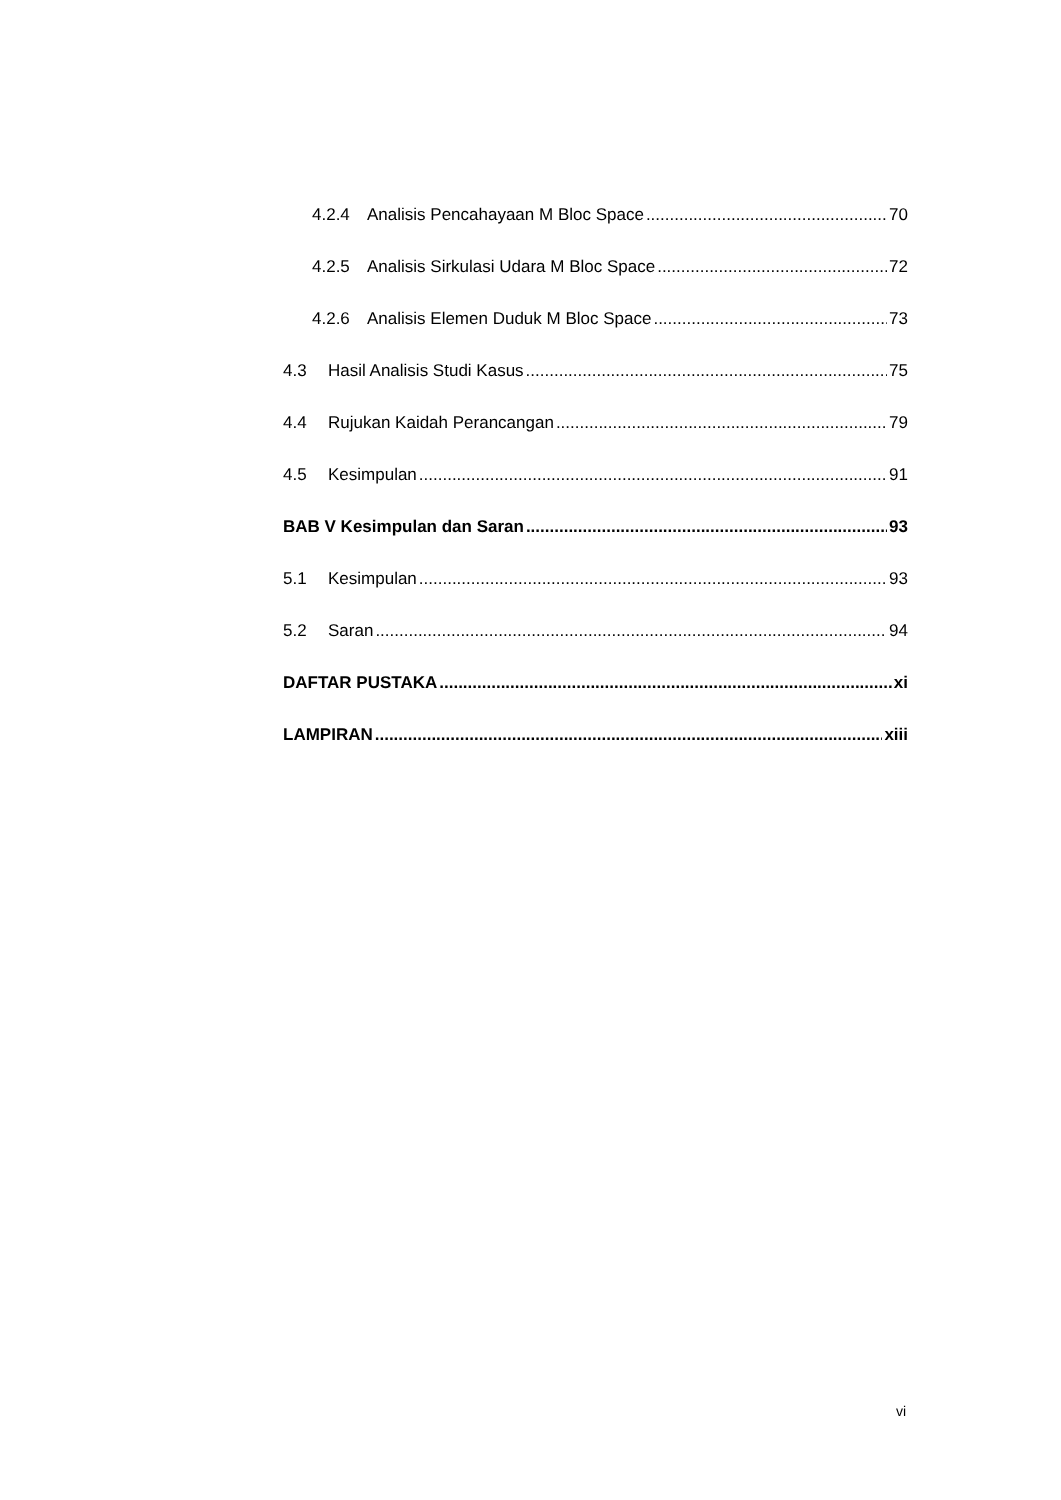4.2.4 Analisis Pencahayaan M Bloc Space 70
4.2.5 Analisis Sirkulasi Udara M Bloc Space 72
4.2.6 Analisis Elemen Duduk M Bloc Space 73
4.3 Hasil Analisis Studi Kasus 75
4.4 Rujukan Kaidah Perancangan 79
4.5 Kesimpulan 91
BAB V Kesimpulan dan Saran 93
5.1 Kesimpulan 93
5.2 Saran 94
DAFTAR PUSTAKA xi
LAMPIRAN xiii
vi